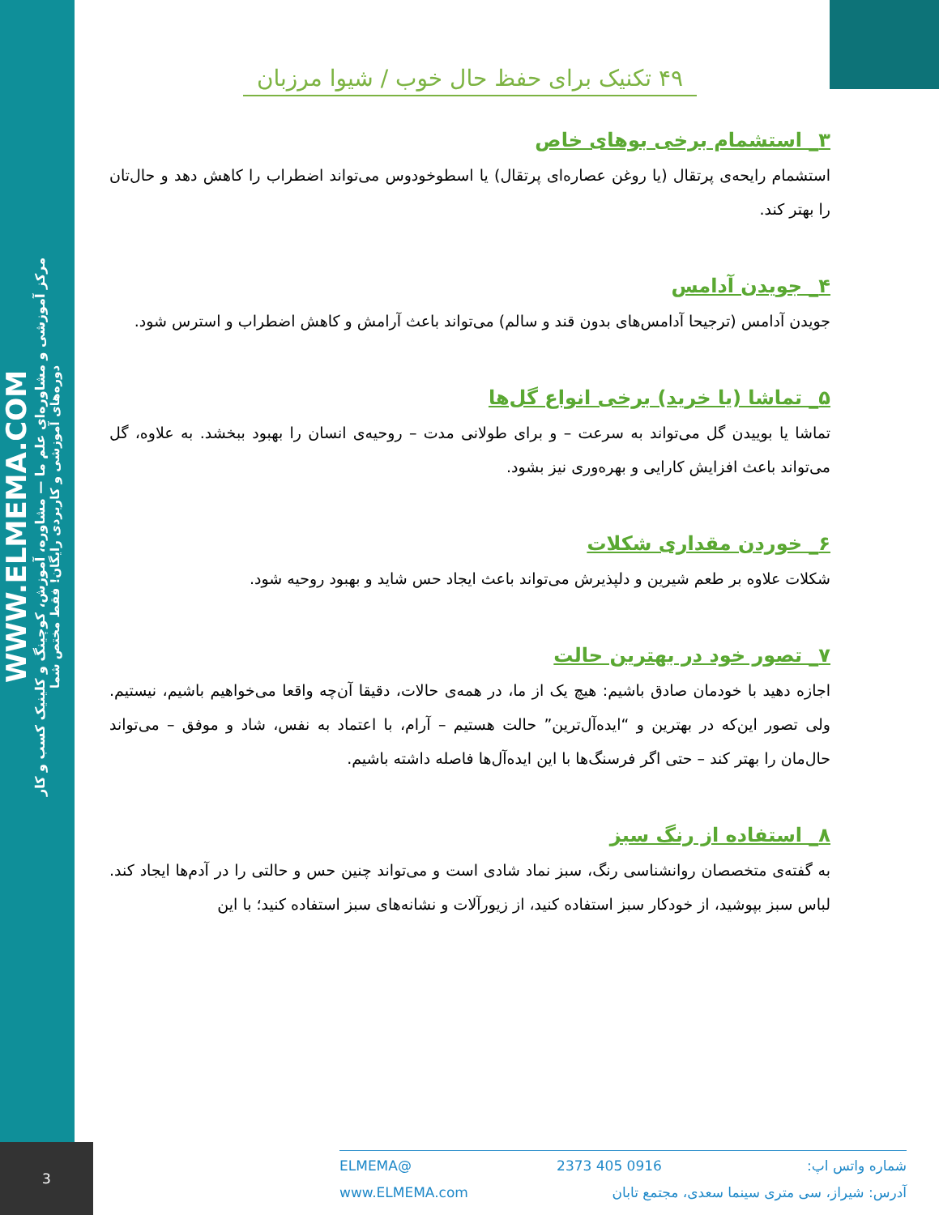WWW.ELMEMA.COM
مرکز آموزشی و مشاوره‌ای علم ما — مشاوره، آموزش، کوچینگ و کلینیک کسب و کار
دوره‌های آموزشی و کاربردی رایگان! فقط مختص شما
۴۹ تکنیک برای حفظ حال خوب / شیوا مرزبان
۳_ استشمام برخی بوهای خاص
استشمام رایحه‌ی پرتقال (یا روغن عصاره‌ای پرتقال) یا اسطوخودوس می‌تواند اضطراب را کاهش دهد و حال‌تان را بهتر کند.
۴_ جویدن آدامس
جویدن آدامس (ترجیحا آدامس‌های بدون قند و سالم) می‌تواند باعث آرامش و کاهش اضطراب و استرس شود.
۵_ تماشا (یا خرید) برخی انواع گل‌ها
تماشا یا بوییدن گل می‌تواند به سرعت – و برای طولانی مدت – روحیه‌ی انسان را بهبود ببخشد. به علاوه، گل می‌تواند باعث افزایش کارایی و بهره‌وری نیز بشود.
۶_ خوردن مقداری شکلات
شکلات علاوه بر طعم شیرین و دلپذیرش می‌تواند باعث ایجاد حس شاید و بهبود روحیه شود.
۷_ تصور خود در بهترین حالت
اجازه دهید با خودمان صادق باشیم: هیچ یک از ما، در همه‌ی حالات، دقیقا آن‌چه واقعا می‌خواهیم باشیم، نیستیم. ولی تصور این‌که در بهترین و “ایده‌آل‌ترین” حالت هستیم – آرام، با اعتماد به نفس، شاد و موفق – می‌تواند حال‌مان را بهتر کند – حتی اگر فرسنگ‌ها با این ایده‌آل‌ها فاصله داشته باشیم.
۸_ استفاده از رنگ سبز
به گفته‌ی متخصصان روانشناسی رنگ، سبز نماد شادی است و می‌تواند چنین حس و حالتی را در آدم‌ها ایجاد کند. لباس سبز بپوشید، از خودکار سبز استفاده کنید، از زیورآلات و نشانه‌های سبز استفاده کنید؛ با این
3
شماره واتس اپ: 0916 405 2373 @ELMEMA
آدرس: شیراز، سی متری سینما سعدی، مجتمع تابان www.ELMEMA.com